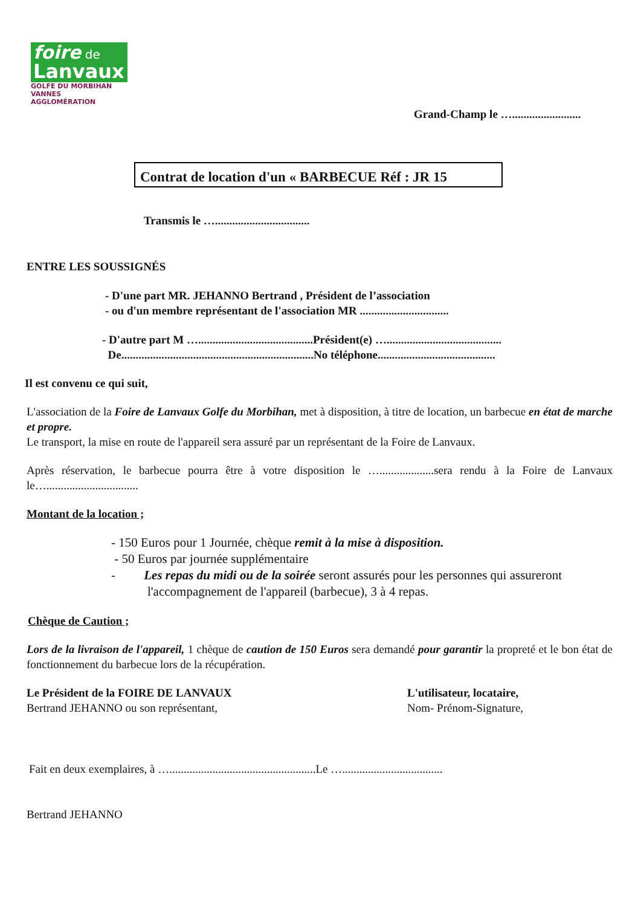foire de
Lanvaux
GOLFE DU MORBIHAN
VANNES AGGLOMÉRATION
Grand-Champ le …........................
Contrat de location d'un « BARBECUE Réf : JR 15
Transmis le ….................................
ENTRE LES SOUSSIGNÉS
- D'une part MR. JEHANNO Bertrand , Président de l’association
- ou d'un membre représentant de l'association MR ...............................
- D'autre part M …........................................Président(e) …........................................
De...................................................................No téléphone.........................................
Il est convenu ce qui suit,
L'association de la Foire de Lanvaux Golfe du Morbihan, met à disposition, à titre de location, un barbecue en état de marche et propre.
Le transport, la mise en route de l'appareil sera assuré par un représentant de la Foire de Lanvaux.
Après réservation, le barbecue pourra être à votre disposition le …...................sera rendu à la Foire de Lanvaux le…................................
Montant de la location ;
- 150 Euros pour 1 Journée, chèque remit à la mise à disposition.
- 50 Euros par journée supplémentaire
- Les repas du midi ou de la soirée seront assurés pour les personnes qui assureront l'accompagnement de l'appareil (barbecue), 3 à 4 repas.
Chèque de Caution ;
Lors de la livraison de l'appareil, 1 chèque de caution de 150 Euros sera demandé pour garantir la propreté et le bon état de fonctionnement du barbecue lors de la récupération.
Le Président de la FOIRE DE LANVAUX
Bertrand JEHANNO ou son représentant,
L'utilisateur, locataire,
Nom- Prénom-Signature,
Fait en deux exemplaires, à …...................................................Le …...................................
Bertrand JEHANNO